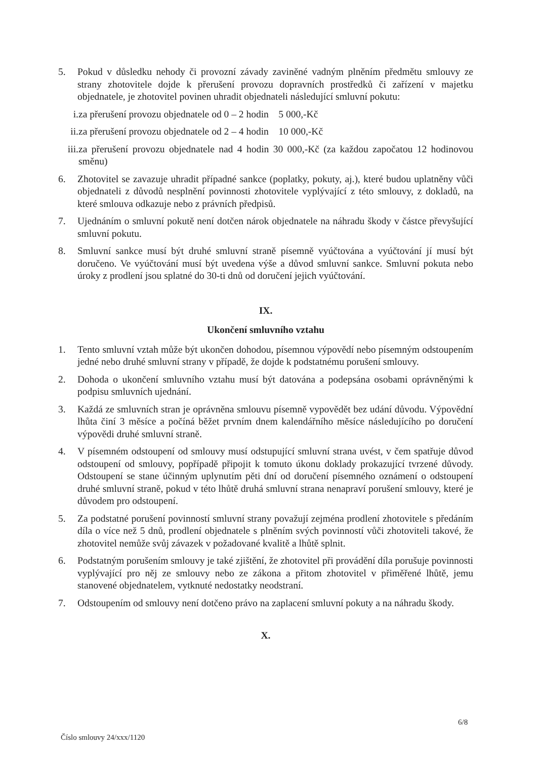5. Pokud v důsledku nehody či provozní závady zaviněné vadným plněním předmětu smlouvy ze strany zhotovitele dojde k přerušení provozu dopravních prostředků či zařízení v majetku objednatele, je zhotovitel povinen uhradit objednateli následující smluvní pokutu:
i. za přerušení provozu objednatele od 0 – 2 hodin 5 000,-Kč
ii. za přerušení provozu objednatele od 2 – 4 hodin 10 000,-Kč
iii.
za přerušení provozu objednatele nad 4 hodin 30 000,-Kč (za každou započatou 12 hodinovou směnu)
6. Zhotovitel se zavazuje uhradit případné sankce (poplatky, pokuty, aj.), které budou uplatněny vůči objednateli z důvodů nesplnění povinnosti zhotovitele vyplývající z této smlouvy, z dokladů, na které smlouva odkazuje nebo z právních předpisů.
7. Ujednáním o smluvní pokutě není dotčen nárok objednatele na náhradu škody v částce převyšující smluvní pokutu.
8. Smluvní sankce musí být druhé smluvní straně písemně vyúčtována a vyúčtování jí musí být doručeno. Ve vyúčtování musí být uvedena výše a důvod smluvní sankce. Smluvní pokuta nebo úroky z prodlení jsou splatné do 30-ti dnů od doručení jejich vyúčtování.
IX.
Ukončení smluvního vztahu
1. Tento smluvní vztah může být ukončen dohodou, písemnou výpovědí nebo písemným odstoupením jedné nebo druhé smluvní strany v případě, že dojde k podstatnému porušení smlouvy.
2. Dohoda o ukončení smluvního vztahu musí být datována a podepsána osobami oprávněnými k podpisu smluvních ujednání.
3. Každá ze smluvních stran je oprávněna smlouvu písemně vypovědět bez udání důvodu. Výpovědní lhůta činí 3 měsíce a počíná běžet prvním dnem kalendářního měsíce následujícího po doručení výpovědi druhé smluvní straně.
4. V písemném odstoupení od smlouvy musí odstupující smluvní strana uvést, v čem spatřuje důvod odstoupení od smlouvy, popřípadě připojit k tomuto úkonu doklady prokazující tvrzené důvody. Odstoupení se stane účinným uplynutím pěti dní od doručení písemného oznámení o odstoupení druhé smluvní straně, pokud v této lhůtě druhá smluvní strana nenapraví porušení smlouvy, které je důvodem pro odstoupení.
5. Za podstatné porušení povinností smluvní strany považují zejména prodlení zhotovitele s předáním díla o více než 5 dnů, prodlení objednatele s plněním svých povinností vůči zhotoviteli takové, že zhotovitel nemůže svůj závazek v požadované kvalitě a lhůtě splnit.
6. Podstatným porušením smlouvy je také zjištění, že zhotovitel při provádění díla porušuje povinnosti vyplývající pro něj ze smlouvy nebo ze zákona a přitom zhotovitel v přiměřené lhůtě, jemu stanovené objednatelem, vytknuté nedostatky neodstraní.
7. Odstoupením od smlouvy není dotčeno právo na zaplacení smluvní pokuty a na náhradu škody.
X.
6/8
Číslo smlouvy 24/xxx/1120